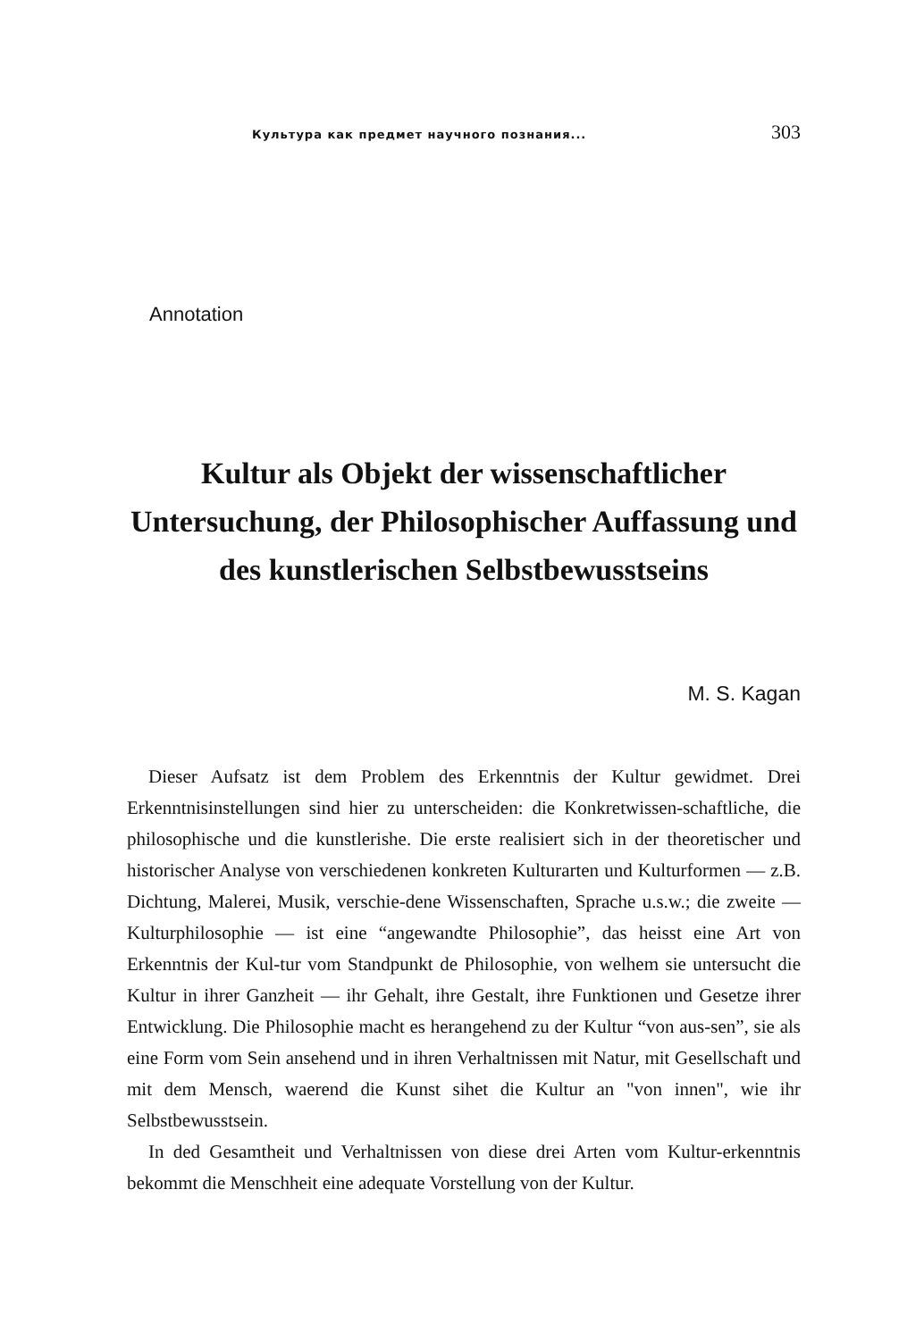Культура как предмет научного познания... 303
Annotation
Kultur als Objekt der wissenschaftlicher Untersuchung, der Philosophischer Auffassung und des kunstlerischen Selbstbewusstseins
M. S. Kagan
Dieser Aufsatz ist dem Problem des Erkenntnis der Kultur gewidmet. Drei Erkenntnisinstellungen sind hier zu unterscheiden: die Konkretwissen-schaftliche, die philosophische und die kunstlerishe. Die erste realisiert sich in der theoretischer und historischer Analyse von verschiedenen konkreten Kulturarten und Kulturformen — z.B. Dichtung, Malerei, Musik, verschie-dene Wissenschaften, Sprache u.s.w.; die zweite — Kulturphilosophie — ist eine “angewandte Philosophie”, das heisst eine Art von Erkenntnis der Kul-tur vom Standpunkt de Philosophie, von welhem sie untersucht die Kultur in ihrer Ganzheit — ihr Gehalt, ihre Gestalt, ihre Funktionen und Gesetze ihrer Entwicklung. Die Philosophie macht es herangehend zu der Kultur “von aus-sen”, sie als eine Form vom Sein ansehend und in ihren Verhaltnissen mit Natur, mit Gesellschaft und mit dem Mensch, waerend die Kunst sihet die Kultur an "von innen", wie ihr Selbstbewusstsein.
In ded Gesamtheit und Verhaltnissen von diese drei Arten vom Kultur-erkenntnis bekommt die Menschheit eine adequate Vorstellung von der Kultur.